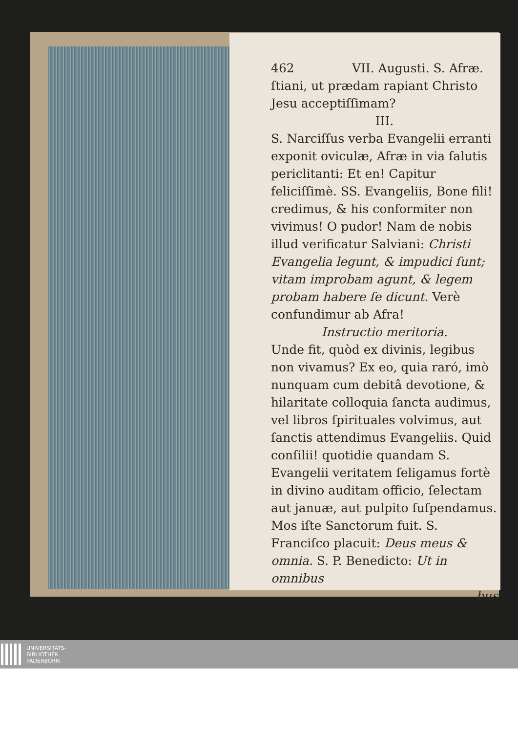462 VII. Augusti. S. Afræ.
ſtiani, ut prædam rapiant Christo Jesu acceptiſſimam?
III.
S. Narciſſus verba Evangelii erranti exponit oviculæ, Afræ in via ſalutis periclitanti: Et en! Capitur feliciſſimè. SS. Evangeliis, Bone fili! credimus, & his conformiter non vivimus! O pudor! Nam de nobis illud verificatur Salviani: Christi Evangelia legunt, & impudici ſunt; vitam improbam agunt, & legem probam habere ſe dicunt. Verè confundimur ab Afra!
Instructio meritoria.
Unde fit, quòd ex divinis, legibus non vivamus? Ex eo, quia raró, imò nunquam cum debitâ devotione, & hilaritate colloquia ſancta audimus, vel libros ſpirituales volvimus, aut ſanctis attendimus Evangeliis. Quid conſilii! quotidie quandam S. Evangelii veritatem ſeligamus fortè in divino auditam officio, ſelectam aut januæ, aut pulpito ſuſpendamus. Mos iſte Sanctorum fuit. S. Franciſco placuit: Deus meus & omnia. S. P. Benedicto: Ut in omnibus
bus
UNIVERSITÄTS-
BIBLIOTHEK
PADERBORN